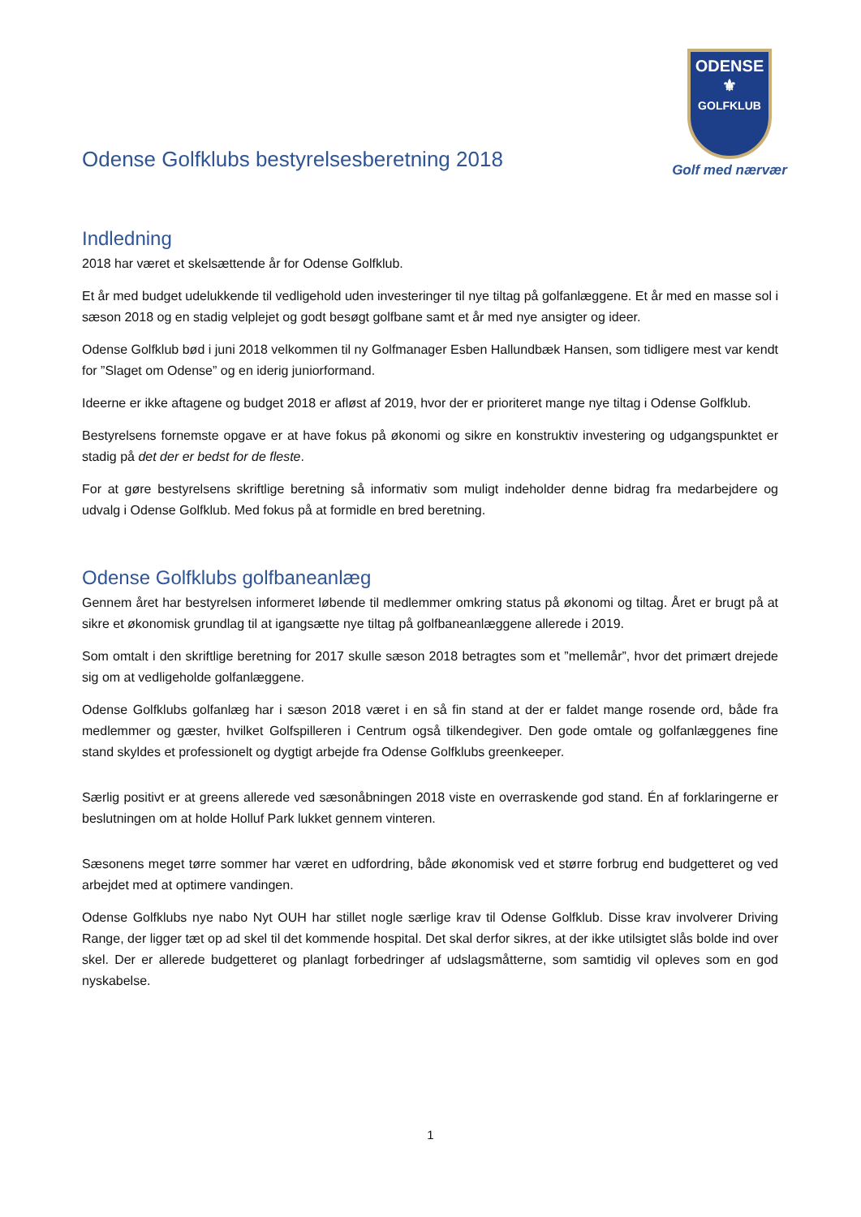Odense Golfklubs bestyrelsesberetning 2018
ODENSE
⚜
GOLFKLUB
Golf med nærvær
Indledning
2018 har været et skelsættende år for Odense Golfklub.
Et år med budget udelukkende til vedligehold uden investeringer til nye tiltag på golfanlæggene. Et år med en masse sol i sæson 2018 og en stadig velplejet og godt besøgt golfbane samt et år med nye ansigter og ideer.
Odense Golfklub bød i juni 2018 velkommen til ny Golfmanager Esben Hallundbæk Hansen, som tidligere mest var kendt for ”Slaget om Odense” og en iderig juniorformand.
Ideerne er ikke aftagene og budget 2018 er afløst af 2019, hvor der er prioriteret mange nye tiltag i Odense Golfklub.
Bestyrelsens fornemste opgave er at have fokus på økonomi og sikre en konstruktiv investering og udgangspunktet er stadig på det der er bedst for de fleste.
For at gøre bestyrelsens skriftlige beretning så informativ som muligt indeholder denne bidrag fra medarbejdere og udvalg i Odense Golfklub. Med fokus på at formidle en bred beretning.
Odense Golfklubs golfbaneanlæg
Gennem året har bestyrelsen informeret løbende til medlemmer omkring status på økonomi og tiltag. Året er brugt på at sikre et økonomisk grundlag til at igangsætte nye tiltag på golfbaneanlæggene allerede i 2019.
Som omtalt i den skriftlige beretning for 2017 skulle sæson 2018 betragtes som et ”mellemår”, hvor det primært drejede sig om at vedligeholde golfanlæggene.
Odense Golfklubs golfanlæg har i sæson 2018 været i en så fin stand at der er faldet mange rosende ord, både fra medlemmer og gæster, hvilket Golfspilleren i Centrum også tilkendegiver. Den gode omtale og golfanlæggenes fine stand skyldes et professionelt og dygtigt arbejde fra Odense Golfklubs greenkeeper.
Særlig positivt er at greens allerede ved sæsonåbningen 2018 viste en overraskende god stand. Én af forklaringerne er beslutningen om at holde Holluf Park lukket gennem vinteren.
Sæsonens meget tørre sommer har været en udfordring, både økonomisk ved et større forbrug end budgetteret og ved arbejdet med at optimere vandingen.
Odense Golfklubs nye nabo Nyt OUH har stillet nogle særlige krav til Odense Golfklub. Disse krav involverer Driving Range, der ligger tæt op ad skel til det kommende hospital. Det skal derfor sikres, at der ikke utilsigtet slås bolde ind over skel. Der er allerede budgetteret og planlagt forbedringer af udslagsmåtterne, som samtidig vil opleves som en god nyskabelse.
1